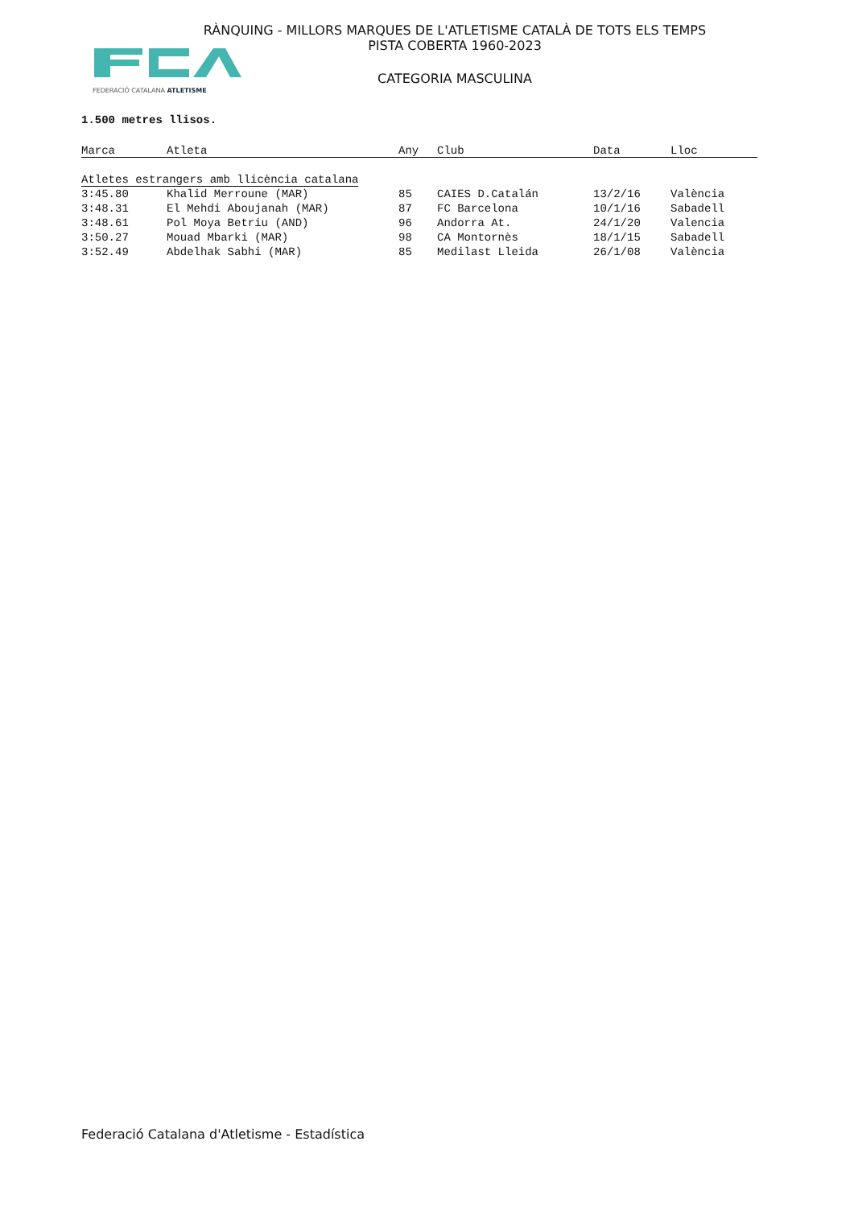FEDERACIÓ CATALANA ATLETISME
RÀNQUING - MILLORS MARQUES DE L'ATLETISME CATALÀ DE TOTS ELS TEMPS
PISTA COBERTA 1960-2023
CATEGORIA MASCULINA
1.500 metres llisos.
| Marca | Atleta | Any | Club | Data | Lloc |
| --- | --- | --- | --- | --- | --- |
| Atletes estrangers amb llicència catalana | | | | | |
| 3:45.80 | Khalid Merroune (MAR) | 85 | CAIES D.Catalán | 13/2/16 | València |
| 3:48.31 | El Mehdi Aboujanah (MAR) | 87 | FC Barcelona | 10/1/16 | Sabadell |
| 3:48.61 | Pol Moya Betriu (AND) | 96 | Andorra At. | 24/1/20 | Valencia |
| 3:50.27 | Mouad Mbarki (MAR) | 98 | CA Montornès | 18/1/15 | Sabadell |
| 3:52.49 | Abdelhak Sabhi (MAR) | 85 | Medilast Lleida | 26/1/08 | València |
Federació Catalana d'Atletisme - Estadística